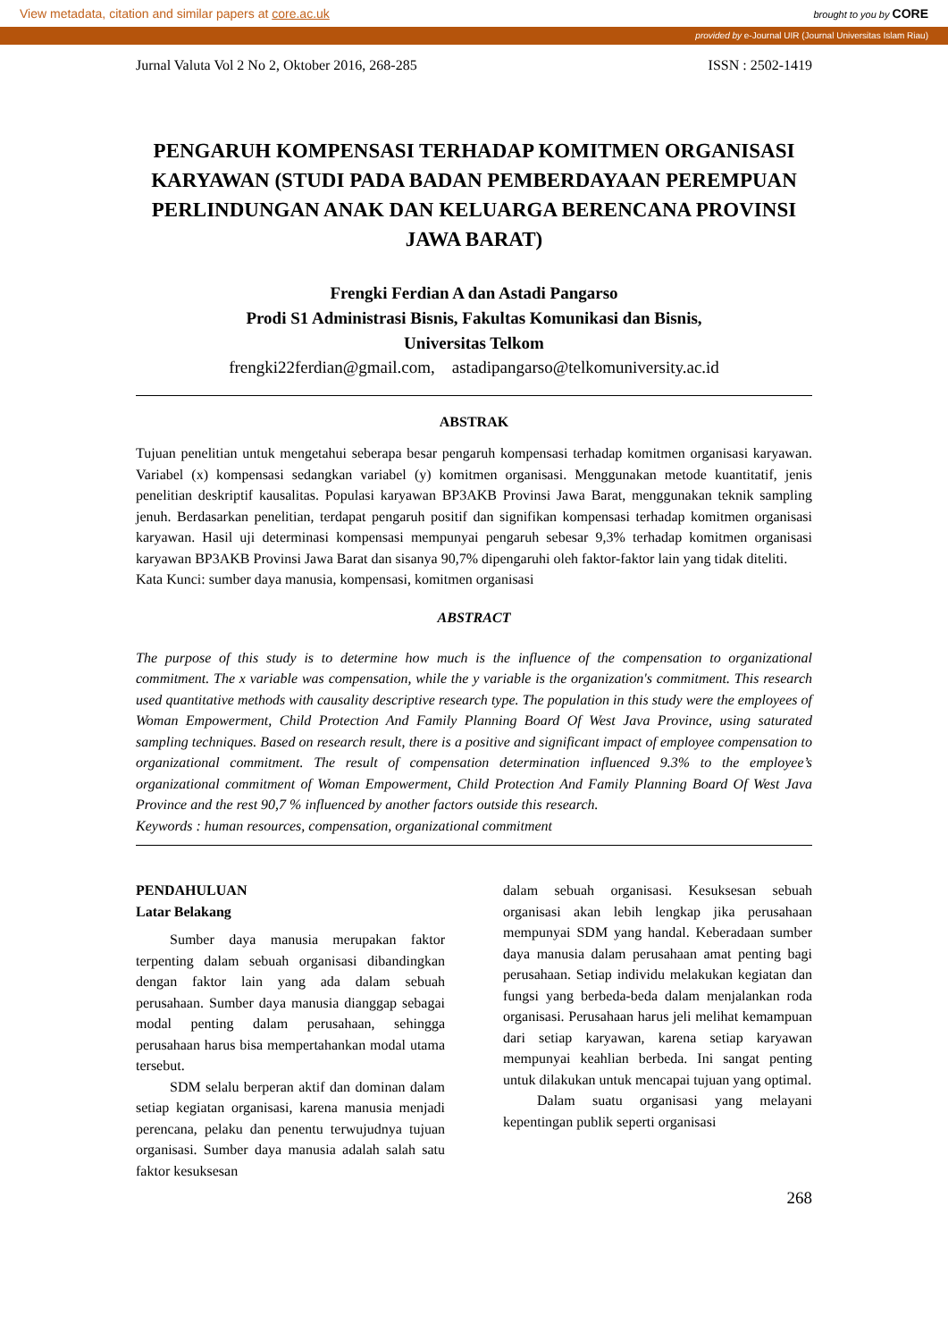View metadata, citation and similar papers at core.ac.uk brought to you by CORE
provided by e-Journal UIR (Journal Universitas Islam Riau)
Jurnal Valuta Vol 2 No 2, Oktober 2016, 268-285 ISSN : 2502-1419
PENGARUH KOMPENSASI TERHADAP KOMITMEN ORGANISASI KARYAWAN (STUDI PADA BADAN PEMBERDAYAAN PEREMPUAN PERLINDUNGAN ANAK DAN KELUARGA BERENCANA PROVINSI JAWA BARAT)
Frengki Ferdian A dan Astadi Pangarso
Prodi S1 Administrasi Bisnis, Fakultas Komunikasi dan Bisnis,
Universitas Telkom
frengki22ferdian@gmail.com, astadipangarso@telkomuniversity.ac.id
ABSTRAK
Tujuan penelitian untuk mengetahui seberapa besar pengaruh kompensasi terhadap komitmen organisasi karyawan. Variabel (x) kompensasi sedangkan variabel (y) komitmen organisasi. Menggunakan metode kuantitatif, jenis penelitian deskriptif kausalitas. Populasi karyawan BP3AKB Provinsi Jawa Barat, menggunakan teknik sampling jenuh. Berdasarkan penelitian, terdapat pengaruh positif dan signifikan kompensasi terhadap komitmen organisasi karyawan. Hasil uji determinasi kompensasi mempunyai pengaruh sebesar 9,3% terhadap komitmen organisasi karyawan BP3AKB Provinsi Jawa Barat dan sisanya 90,7% dipengaruhi oleh faktor-faktor lain yang tidak diteliti.
Kata Kunci: sumber daya manusia, kompensasi, komitmen organisasi
ABSTRACT
The purpose of this study is to determine how much is the influence of the compensation to organizational commitment. The x variable was compensation, while the y variable is the organization's commitment. This research used quantitative methods with causality descriptive research type. The population in this study were the employees of Woman Empowerment, Child Protection And Family Planning Board Of West Java Province, using saturated sampling techniques. Based on research result, there is a positive and significant impact of employee compensation to organizational commitment. The result of compensation determination influenced 9.3% to the employee’s organizational commitment of Woman Empowerment, Child Protection And Family Planning Board Of West Java Province and the rest 90,7 % influenced by another factors outside this research.
Keywords : human resources, compensation, organizational commitment
PENDAHULUAN
Latar Belakang
Sumber daya manusia merupakan faktor terpenting dalam sebuah organisasi dibandingkan dengan faktor lain yang ada dalam sebuah perusahaan. Sumber daya manusia dianggap sebagai modal penting dalam perusahaan, sehingga perusahaan harus bisa mempertahankan modal utama tersebut.
SDM selalu berperan aktif dan dominan dalam setiap kegiatan organisasi, karena manusia menjadi perencana, pelaku dan penentu terwujudnya tujuan organisasi. Sumber daya manusia adalah salah satu faktor kesuksesan
dalam sebuah organisasi. Kesuksesan sebuah organisasi akan lebih lengkap jika perusahaan mempunyai SDM yang handal. Keberadaan sumber daya manusia dalam perusahaan amat penting bagi perusahaan. Setiap individu melakukan kegiatan dan fungsi yang berbeda-beda dalam menjalankan roda organisasi. Perusahaan harus jeli melihat kemampuan dari setiap karyawan, karena setiap karyawan mempunyai keahlian berbeda. Ini sangat penting untuk dilakukan untuk mencapai tujuan yang optimal.
Dalam suatu organisasi yang melayani kepentingan publik seperti organisasi
268